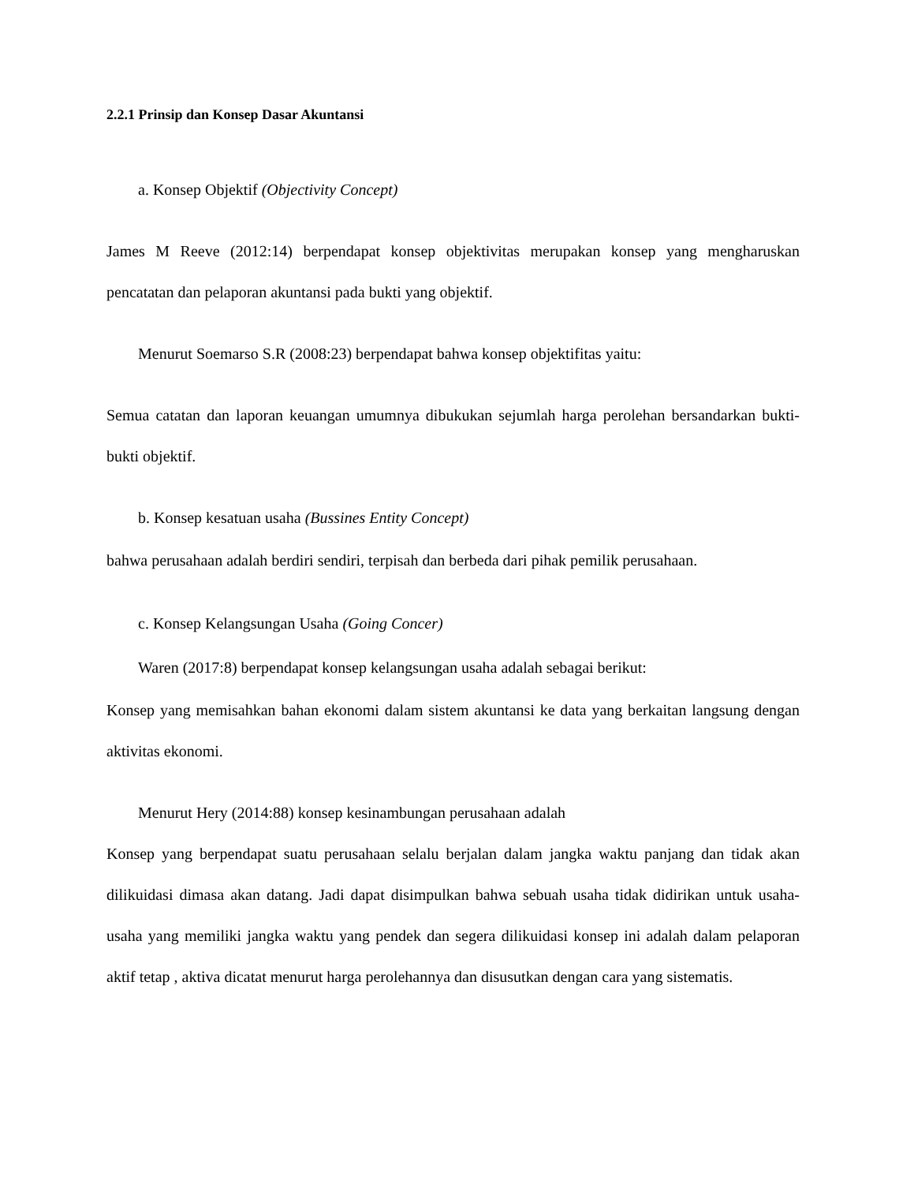2.2.1 Prinsip dan Konsep Dasar Akuntansi
a. Konsep Objektif (Objectivity Concept)
James M Reeve (2012:14) berpendapat konsep objektivitas merupakan konsep yang mengharuskan pencatatan dan pelaporan akuntansi pada bukti yang objektif.
Menurut Soemarso S.R (2008:23) berpendapat bahwa konsep objektifitas yaitu:
Semua catatan dan laporan keuangan umumnya dibukukan sejumlah harga perolehan bersandarkan bukti-bukti objektif.
b. Konsep kesatuan usaha (Bussines Entity Concept)
bahwa perusahaan adalah berdiri sendiri, terpisah dan berbeda dari pihak pemilik perusahaan.
c. Konsep Kelangsungan Usaha (Going Concer)
Waren (2017:8) berpendapat konsep kelangsungan usaha adalah sebagai berikut:
Konsep yang memisahkan bahan ekonomi dalam sistem akuntansi ke data yang berkaitan langsung dengan aktivitas ekonomi.
Menurut Hery (2014:88) konsep kesinambungan perusahaan adalah
Konsep yang berpendapat suatu perusahaan selalu berjalan dalam jangka waktu panjang dan tidak akan dilikuidasi dimasa akan datang. Jadi dapat disimpulkan bahwa sebuah usaha tidak didirikan untuk usaha-usaha yang memiliki jangka waktu yang pendek dan segera dilikuidasi konsep ini adalah dalam pelaporan aktif tetap , aktiva dicatat menurut harga perolehannya dan disusutkan dengan cara yang sistematis.